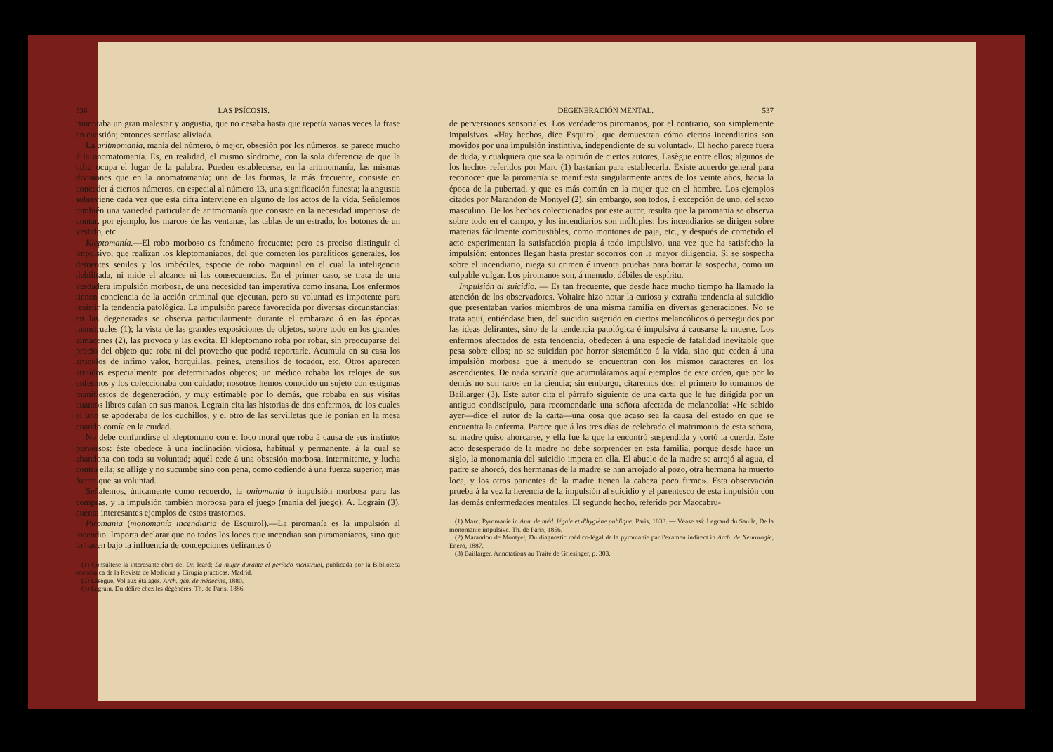536 LAS PSÍCOSIS.
rimentaba un gran malestar y angustia, que no cesaba hasta que repetía varias veces la frase en cuestión; entonces sentíase aliviada.
La aritmomanía, manía del número, ó mejor, obsesión por los números, se parece mucho á la onomatomanía. Es, en realidad, el mismo síndrome, con la sola diferencia de que la cifra ocupa el lugar de la palabra. Pueden establecerse, en la aritmomanía, las mismas divisiones que en la onomatomanía; una de las formas, la más frecuente, consiste en conceder á ciertos números, en especial al número 13, una significación funesta; la angustia sobreviene cada vez que esta cifra interviene en alguno de los actos de la vida. Señalemos también una variedad particular de aritmomanía que consiste en la necesidad imperiosa de contar, por ejemplo, los marcos de las ventanas, las tablas de un estrado, los botones de un vestido, etc.
Kleptomanía.—El robo morboso es fenómeno frecuente; pero es preciso distinguir el impulsivo, que realizan los kleptomaníacos, del que cometen los paralíticos generales, los dementes seniles y los imbéciles, especie de robo maquinal en el cual la inteligencia debilitada, ni mide el alcance ni las consecuencias. En el primer caso, se trata de una verdadera impulsión morbosa, de una necesidad tan imperativa como insana. Los enfermos tienen conciencia de la acción criminal que ejecutan, pero su voluntad es impotente para resistir la tendencia patológica. La impulsión parece favorecida por diversas circunstancias; en las degeneradas se observa particularmente durante el embarazo ó en las épocas menstruales (1); la vista de las grandes exposiciones de objetos, sobre todo en los grandes almacenes (2), las provoca y las excita. El kleptomano roba por robar, sin preocuparse del precio del objeto que roba ni del provecho que podrá reportarle. Acumula en su casa los artículos de ínfimo valor, horquillas, peines, utensilios de tocador, etc. Otros aparecen atraídos especialmente por determinados objetos; un médico robaba los relojes de sus enfermos y los coleccionaba con cuidado; nosotros hemos conocido un sujeto con estigmas manifiestos de degeneración, y muy estimable por lo demás, que robaba en sus visitas cuantos libros caían en sus manos. Legrain cita las historias de dos enfermos, de los cuales el uno se apoderaba de los cuchillos, y el otro de las servilletas que le ponían en la mesa cuando comía en la ciudad.
No debe confundirse el kleptomano con el loco moral que roba á causa de sus instintos perversos: éste obedece á una inclinación viciosa, habitual y permanente, á la cual se abandona con toda su voluntad; aquél cede á una obsesión morbosa, intermitente, y lucha contra ella; se aflige y no sucumbe sino con pena, como cediendo á una fuerza superior, más fuerte que su voluntad.
Señalemos, únicamente como recuerdo, la oniomanía ó impulsión morbosa para las compras, y la impulsión también morbosa para el juego (manía del juego). A. Legrain (3), cuenta interesantes ejemplos de estos trastornos.
Piromania (monomanía incendiaria de Esquirol).—La piromanía es la impulsión al incendio. Importa declarar que no todos los locos que incendian son piromaníacos, sino que lo hacen bajo la influencia de concepciones delirantes ó
(1) Consúltese la interesante obra del Dr. Icard: La mujer durante el período menstrual, publicada por la Biblioteca económica de la Revista de Medicina y Cirugía prácticas. Madrid.
(2) Lasègue, Vol aux étalages. Arch. gén. de médecine, 1880.
(3) Legrain, Du délire chez les dégénérés. Th. de Paris, 1886.
DEGENERACIÓN MENTAL. 537
de perversiones sensoriales. Los verdaderos piromanos, por el contrario, son simplemente impulsivos. «Hay hechos, dice Esquirol, que demuestran cómo ciertos incendiarios son movidos por una impulsión instintiva, independiente de su voluntad». El hecho parece fuera de duda, y cualquiera que sea la opinión de ciertos autores, Lasègue entre ellos; algunos de los hechos referidos por Marc (1) bastarían para establecerla. Existe acuerdo general para reconocer que la piromanía se manifiesta singularmente antes de los veinte años, hacia la época de la pubertad, y que es más común en la mujer que en el hombre. Los ejemplos citados por Marandon de Montyel (2), sin embargo, son todos, á excepción de uno, del sexo masculino. De los hechos coleccionados por este autor, resulta que la piromanía se observa sobre todo en el campo, y los incendiarios son múltiples: los incendiarios se dirigen sobre materias fácilmente combustibles, como montones de paja, etc., y después de cometido el acto experimentan la satisfacción propia á todo impulsivo, una vez que ha satisfecho la impulsión: entonces llegan hasta prestar socorros con la mayor diligencia. Si se sospecha sobre el incendiario, niega su crimen é inventa pruebas para borrar la sospecha, como un culpable vulgar. Los piromanos son, á menudo, débiles de espíritu.
Impulsión al suicidio. — Es tan frecuente, que desde hace mucho tiempo ha llamado la atención de los observadores. Voltaire hizo notar la curiosa y extraña tendencia al suicidio que presentaban varios miembros de una misma familia en diversas generaciones. No se trata aquí, entiéndase bien, del suicidio sugerido en ciertos melancólicos ó perseguidos por las ideas delirantes, sino de la tendencia patológica é impulsiva á causarse la muerte. Los enfermos afectados de esta tendencia, obedecen á una especie de fatalidad inevitable que pesa sobre ellos; no se suicidan por horror sistemático á la vida, sino que ceden á una impulsión morbosa que á menudo se encuentran con los mismos caracteres en los ascendientes. De nada serviría que acumuláramos aquí ejemplos de este orden, que por lo demás no son raros en la ciencia; sin embargo, citaremos dos: el primero lo tomamos de Baillarger (3). Este autor cita el párrafo siguiente de una carta que le fue dirigida por un antiguo condiscípulo, para recomendarle una señora afectada de melancolía: «He sabido ayer—dice el autor de la carta—una cosa que acaso sea la causa del estado en que se encuentra la enferma. Parece que á los tres días de celebrado el matrimonio de esta señora, su madre quiso ahorcarse, y ella fue la que la encontró suspendida y cortó la cuerda. Este acto desesperado de la madre no debe sorprender en esta familia, porque desde hace un siglo, la monomanía del suicidio impera en ella. El abuelo de la madre se arrojó al agua, el padre se ahorcó, dos hermanas de la madre se han arrojado al pozo, otra hermana ha muerto loca, y los otros parientes de la madre tienen la cabeza poco firme». Esta observación prueba á la vez la herencia de la impulsión al suicidio y el parentesco de esta impulsión con las demás enfermedades mentales. El segundo hecho, referido por Maccabru-
(1) Marc, Pyromanie in Ann. de méd. légale et d'hygiène publique, Paris, 1833. — Véase así: Legrand du Saulle, De la monomanie impulsive. Th. de Paris, 1856.
(2) Marandon de Montyel, Du diagnostic médico-légal de la pyromanie par l'examen indirect in Arch. de Neurologie, Enero, 1887.
(3) Baillarger, Annotations au Traité de Griesinger, p. 303.